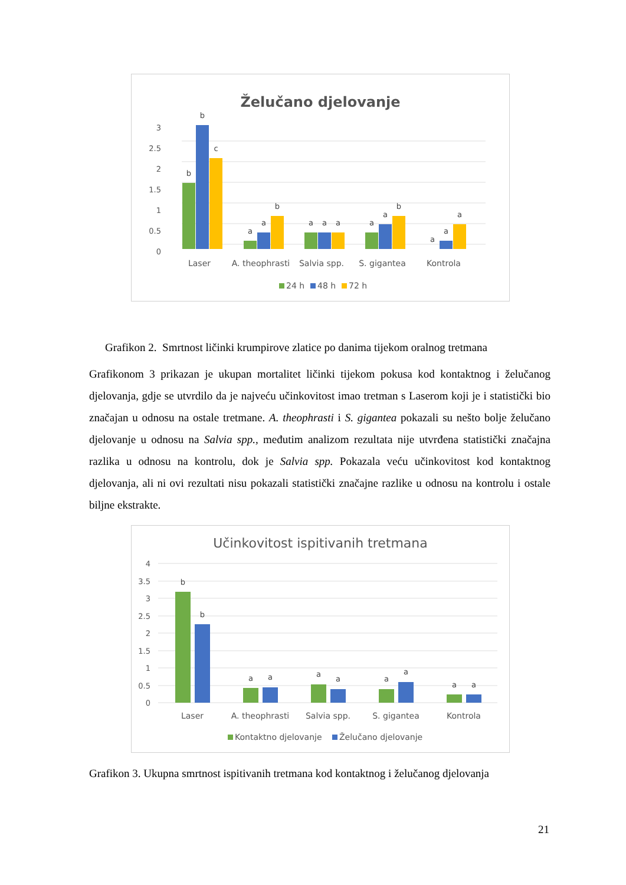Želučano djelovanje
0
0.5
1
1.5
2
2.5
3
b
b
c
a
a
b
a
a
a
a
a
b
a
a
a
Laser
A. theophrasti
Salvia spp.
S. gigantea
Kontrola
24 h
48 h
72 h
Grafikon 2. Smrtnost ličinki krumpirove zlatice po danima tijekom oralnog tretmana
Grafikonom 3 prikazan je ukupan mortalitet ličinki tijekom pokusa kod kontaktnog i želučanog djelovanja, gdje se utvrdilo da je najveću učinkovitost imao tretman s Laserom koji je i statistički bio značajan u odnosu na ostale tretmane. A. theophrasti i S. gigantea pokazali su nešto bolje želučano djelovanje u odnosu na Salvia spp., međutim analizom rezultata nije utvrđena statistički značajna razlika u odnosu na kontrolu, dok je Salvia spp. Pokazala veću učinkovitost kod kontaktnog djelovanja, ali ni ovi rezultati nisu pokazali statistički značajne razlike u odnosu na kontrolu i ostale biljne ekstrakte.
Učinkovitost ispitivanih tretmana
0
0.5
1
1.5
2
2.5
3
3.5
4
b
b
a
a
a
a
a
a
a
a
Laser
A. theophrasti
Salvia spp.
S. gigantea
Kontrola
Kontaktno djelovanje
Želučano djelovanje
Grafikon 3. Ukupna smrtnost ispitivanih tretmana kod kontaktnog i želučanog djelovanja
21